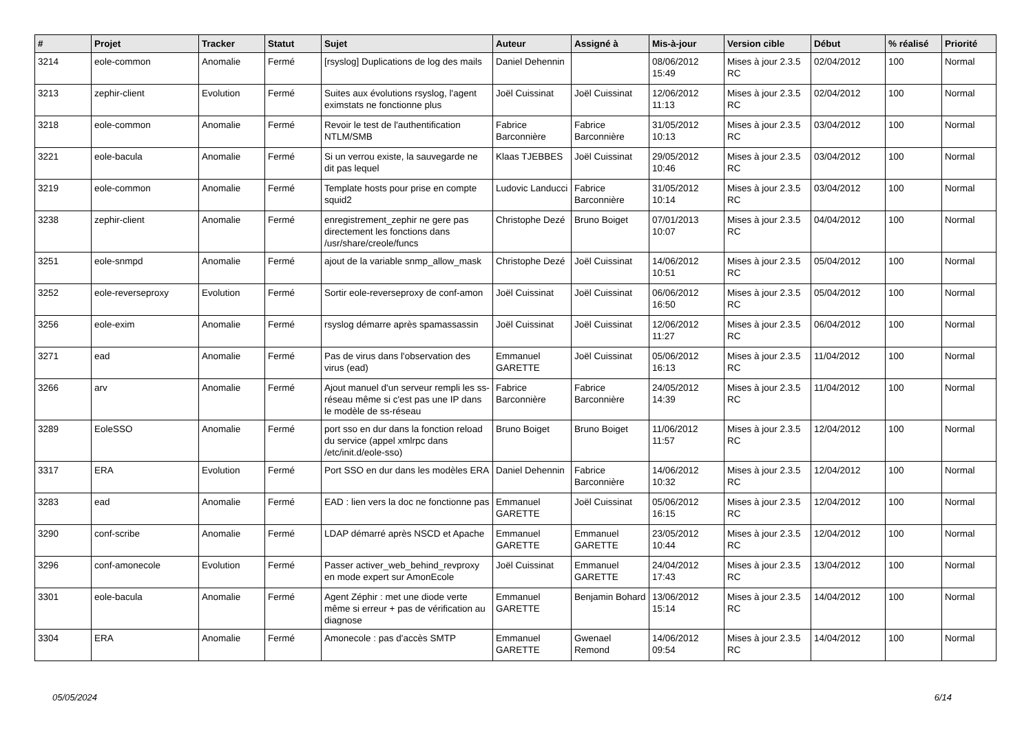| # | Projet | Tracker | Statut | Sujet | Auteur | Assigné à | Mis-à-jour | Version cible | Début | % réalisé | Priorité |
| --- | --- | --- | --- | --- | --- | --- | --- | --- | --- | --- | --- |
| 3214 | eole-common | Anomalie | Fermé | [rsyslog] Duplications de log des mails | Daniel Dehennin | | 08/06/2012 15:49 | Mises à jour 2.3.5 RC | 02/04/2012 | 100 | Normal |
| 3213 | zephir-client | Evolution | Fermé | Suites aux évolutions rsyslog, l'agent eximstats ne fonctionne plus | Joël Cuissinat | Joël Cuissinat | 12/06/2012 11:13 | Mises à jour 2.3.5 RC | 02/04/2012 | 100 | Normal |
| 3218 | eole-common | Anomalie | Fermé | Revoir le test de l'authentification NTLM/SMB | Fabrice Barconnière | Fabrice Barconnière | 31/05/2012 10:13 | Mises à jour 2.3.5 RC | 03/04/2012 | 100 | Normal |
| 3221 | eole-bacula | Anomalie | Fermé | Si un verrou existe, la sauvegarde ne dit pas lequel | Klaas TJEBBES | Joël Cuissinat | 29/05/2012 10:46 | Mises à jour 2.3.5 RC | 03/04/2012 | 100 | Normal |
| 3219 | eole-common | Anomalie | Fermé | Template hosts pour prise en compte squid2 | Ludovic Landucci | Fabrice Barconnière | 31/05/2012 10:14 | Mises à jour 2.3.5 RC | 03/04/2012 | 100 | Normal |
| 3238 | zephir-client | Anomalie | Fermé | enregistrement_zephir ne gere pas directement les fonctions dans /usr/share/creole/funcs | Christophe Dezé | Bruno Boiget | 07/01/2013 10:07 | Mises à jour 2.3.5 RC | 04/04/2012 | 100 | Normal |
| 3251 | eole-snmpd | Anomalie | Fermé | ajout de la variable snmp_allow_mask | Christophe Dezé | Joël Cuissinat | 14/06/2012 10:51 | Mises à jour 2.3.5 RC | 05/04/2012 | 100 | Normal |
| 3252 | eole-reverseproxy | Evolution | Fermé | Sortir eole-reverseproxy de conf-amon | Joël Cuissinat | Joël Cuissinat | 06/06/2012 16:50 | Mises à jour 2.3.5 RC | 05/04/2012 | 100 | Normal |
| 3256 | eole-exim | Anomalie | Fermé | rsyslog démarre après spamassassin | Joël Cuissinat | Joël Cuissinat | 12/06/2012 11:27 | Mises à jour 2.3.5 RC | 06/04/2012 | 100 | Normal |
| 3271 | ead | Anomalie | Fermé | Pas de virus dans l'observation des virus (ead) | Emmanuel GARETTE | Joël Cuissinat | 05/06/2012 16:13 | Mises à jour 2.3.5 RC | 11/04/2012 | 100 | Normal |
| 3266 | arv | Anomalie | Fermé | Ajout manuel d'un serveur rempli les ss-réseau même si c'est pas une IP dans le modèle de ss-réseau | Fabrice Barconnière | Fabrice Barconnière | 24/05/2012 14:39 | Mises à jour 2.3.5 RC | 11/04/2012 | 100 | Normal |
| 3289 | EoleSSO | Anomalie | Fermé | port sso en dur dans la fonction reload du service (appel xmlrpc dans /etc/init.d/eole-sso) | Bruno Boiget | Bruno Boiget | 11/06/2012 11:57 | Mises à jour 2.3.5 RC | 12/04/2012 | 100 | Normal |
| 3317 | ERA | Evolution | Fermé | Port SSO en dur dans les modèles ERA | Daniel Dehennin | Fabrice Barconnière | 14/06/2012 10:32 | Mises à jour 2.3.5 RC | 12/04/2012 | 100 | Normal |
| 3283 | ead | Anomalie | Fermé | EAD : lien vers la doc ne fonctionne pas | Emmanuel GARETTE | Joël Cuissinat | 05/06/2012 16:15 | Mises à jour 2.3.5 RC | 12/04/2012 | 100 | Normal |
| 3290 | conf-scribe | Anomalie | Fermé | LDAP démarré après NSCD et Apache | Emmanuel GARETTE | Emmanuel GARETTE | 23/05/2012 10:44 | Mises à jour 2.3.5 RC | 12/04/2012 | 100 | Normal |
| 3296 | conf-amonecole | Evolution | Fermé | Passer activer_web_behind_revproxy en mode expert sur AmonEcole | Joël Cuissinat | Emmanuel GARETTE | 24/04/2012 17:43 | Mises à jour 2.3.5 RC | 13/04/2012 | 100 | Normal |
| 3301 | eole-bacula | Anomalie | Fermé | Agent Zéphir : met une diode verte même si erreur + pas de vérification au diagnose | Emmanuel GARETTE | Benjamin Bohard | 13/06/2012 15:14 | Mises à jour 2.3.5 RC | 14/04/2012 | 100 | Normal |
| 3304 | ERA | Anomalie | Fermé | Amonecole : pas d'accès SMTP | Emmanuel GARETTE | Gwenael Remond | 14/06/2012 09:54 | Mises à jour 2.3.5 RC | 14/04/2012 | 100 | Normal |
05/05/2024 6/14